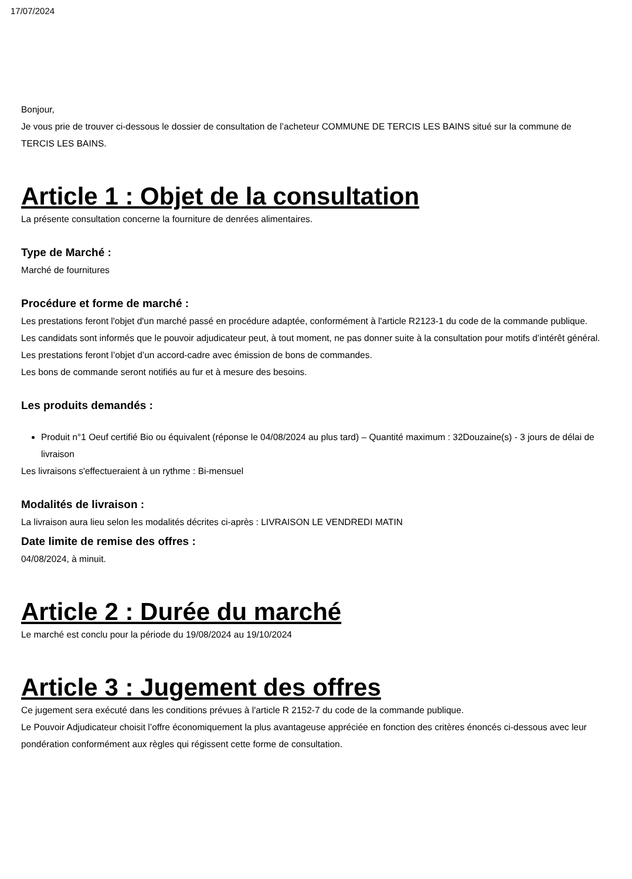17/07/2024
Bonjour,
Je vous prie de trouver ci-dessous le dossier de consultation de l’acheteur COMMUNE DE TERCIS LES BAINS situé sur la commune de TERCIS LES BAINS.
Article 1 : Objet de la consultation
La présente consultation concerne la fourniture de denrées alimentaires.
Type de Marché :
Marché de fournitures
Procédure et forme de marché :
Les prestations feront l'objet d'un marché passé en procédure adaptée, conformément à l'article R2123-1 du code de la commande publique.
Les candidats sont informés que le pouvoir adjudicateur peut, à tout moment, ne pas donner suite à la consultation pour motifs d’intérêt général.
Les prestations feront l’objet d’un accord-cadre avec émission de bons de commandes.
Les bons de commande seront notifiés au fur et à mesure des besoins.
Les produits demandés :
Produit n°1 Oeuf certifié Bio ou équivalent (réponse le 04/08/2024 au plus tard) – Quantité maximum : 32Douzaine(s) - 3 jours de délai de livraison
Les livraisons s'effectueraient à un rythme : Bi-mensuel
Modalités de livraison :
La livraison aura lieu selon les modalités décrites ci-après : LIVRAISON LE VENDREDI MATIN
Date limite de remise des offres :
04/08/2024, à minuit.
Article 2 : Durée du marché
Le marché est conclu pour la période du 19/08/2024 au 19/10/2024
Article 3 : Jugement des offres
Ce jugement sera exécuté dans les conditions prévues à l'article R 2152-7 du code de la commande publique.
Le Pouvoir Adjudicateur choisit l’offre économiquement la plus avantageuse appréciée en fonction des critères énoncés ci-dessous avec leur pondération conformément aux règles qui régissent cette forme de consultation.